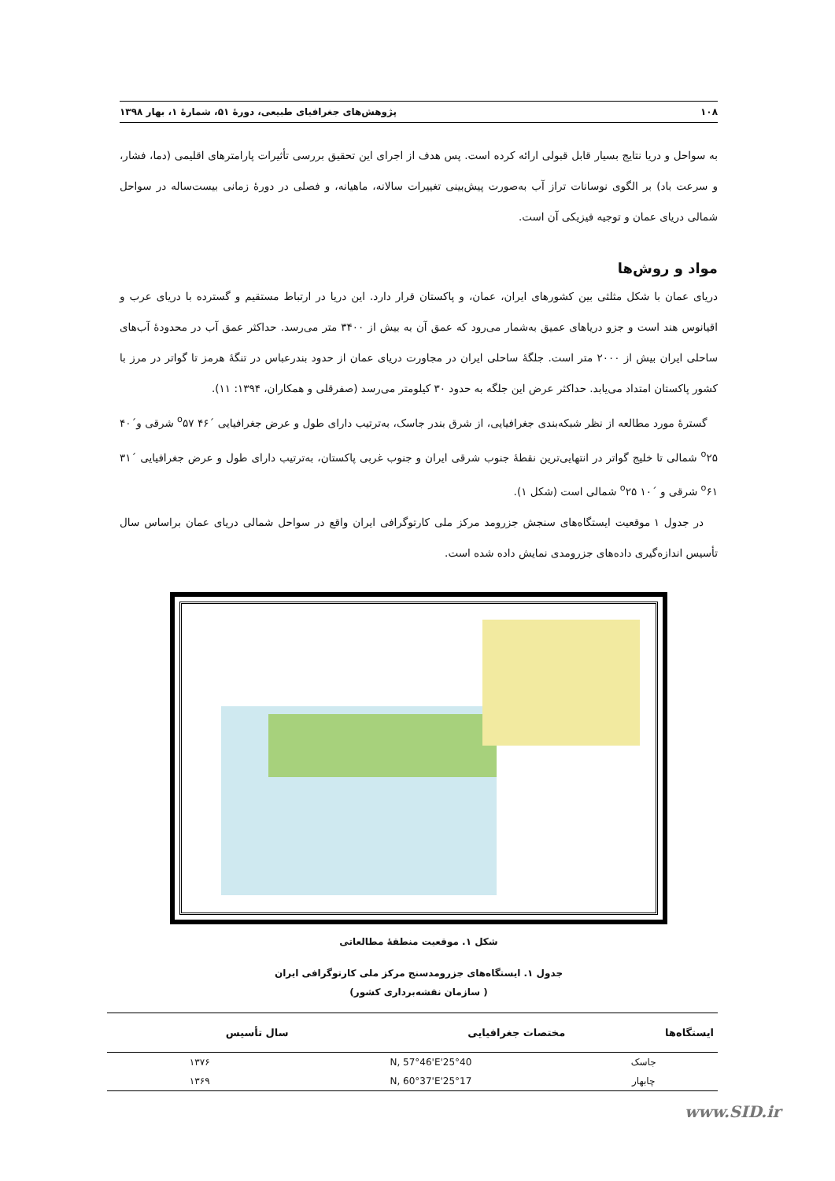۱۰۸ پژوهش‌های جغرافیای طبیعی، دورۀ ۵۱، شمارۀ ۱، بهار ۱۳۹۸
به سواحل و دریا نتایج بسیار قابل قبولی ارائه کرده است. پس هدف از اجرای این تحقیق بررسی تأثیرات پارامترهای اقلیمی (دما، فشار، و سرعت باد) بر الگوی نوسانات تراز آب به‌صورت پیش‌بینی تغییرات سالانه، ماهیانه، و فصلی در دورۀ زمانی بیست‌ساله در سواحل شمالی دریای عمان و توجیه فیزیکی آن است.
مواد و روش‌ها
دریای عمان با شکل مثلثی بین کشورهای ایران، عمان، و پاکستان قرار دارد. این دریا در ارتباط مستقیم و گسترده با دریای عرب و اقیانوس هند است و جزو دریاهای عمیق به‌شمار می‌رود که عمق آن به بیش از ۳۴۰۰ متر می‌رسد. حداکثر عمق آب در محدودۀ آب‌های ساحلی ایران بیش از ۲۰۰۰ متر است. جلگۀ ساحلی ایران در مجاورت دریای عمان از حدود بندرعباس در تنگۀ هرمز تا گواتر در مرز با کشور پاکستان امتداد می‌یابد. حداکثر عرض این جلگه به حدود ۳۰ کیلومتر می‌رسد (صفرقلی و همکاران، ۱۳۹۴: ۱۱).
گسترۀ مورد مطالعه از نظر شبکه‌بندی جغرافیایی، از شرق بندر جاسک، به‌ترتیب دارای طول و عرض جغرافیایی ´۴۶ <sup>o</sup>۵۷ شرقی و´۴۰ <sup>o</sup>۲۵ شمالی تا خلیج گواتر در انتهایی‌ترین نقطۀ جنوب شرقی ایران و جنوب غربی پاکستان، به‌ترتیب دارای طول و عرض جغرافیایی ´۳۱ <sup>o</sup>۶۱ شرقی و ´۱۰ <sup>o</sup>۲۵ شمالی است (شکل ۱).
در جدول ۱ موقعیت ایستگاه‌های سنجش جزرومد مرکز ملی کارتوگرافی ایران واقع در سواحل شمالی دریای عمان براساس سال تأسیس اندازه‌گیری داده‌های جزرومدی نمایش داده شده است.
شکل ۱. موقعیت منطقۀ مطالعاتی
جدول ۱. ایستگاه‌های جزرومدسنج مرکز ملی کارتوگرافی ایران
( سازمان نقشه‌برداری کشور)
| ایستگاه‌ها | مختصات جغرافیایی | سال تأسیس |
| --- | --- | --- |
| جاسک | 25°40'N, 57°46'E | ۱۳۷۶ |
| چابهار | 25°17'N, 60°37'E | ۱۳۶۹ |
www.SID.ir